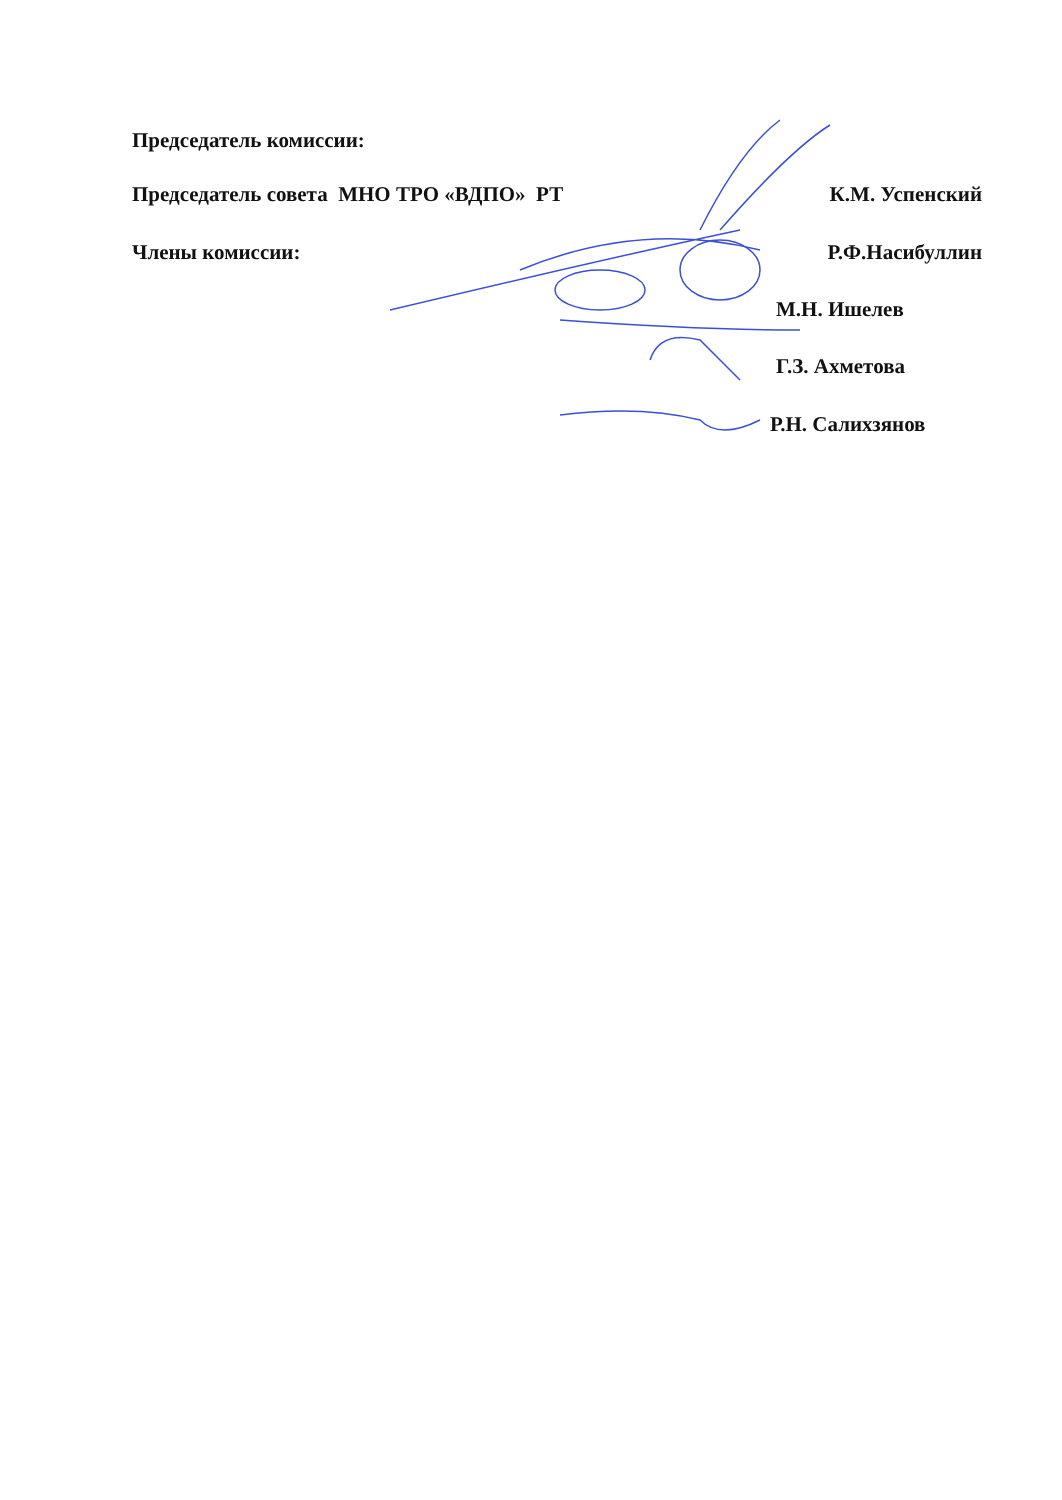Председатель комиссии:
Председатель совета МНО ТРО «ВДПО» РТ К.М. Успенский
Члены комиссии: Р.Ф.Насибуллин
М.Н. Ишелев
Г.З. Ахметова
Р.Н. Салихзянов